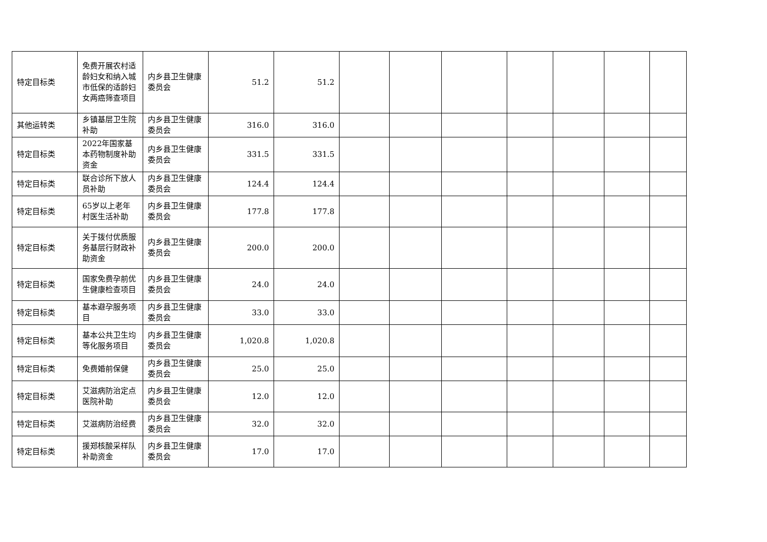| 特定目标类 | 免费开展农村适龄妇女和纳入城市低保的适龄妇女两癌筛查项目 | 内乡县卫生健康委员会 | 51.2 | 51.2 | | | | | | | |
| 其他运转类 | 乡镇基层卫生院补助 | 内乡县卫生健康委员会 | 316.0 | 316.0 | | | | | | | |
| 特定目标类 | 2022年国家基本药物制度补助资金 | 内乡县卫生健康委员会 | 331.5 | 331.5 | | | | | | | |
| 特定目标类 | 联合诊所下放人员补助 | 内乡县卫生健康委员会 | 124.4 | 124.4 | | | | | | | |
| 特定目标类 | 65岁以上老年村医生活补助 | 内乡县卫生健康委员会 | 177.8 | 177.8 | | | | | | | |
| 特定目标类 | 关于拨付优质服务基层行财政补助资金 | 内乡县卫生健康委员会 | 200.0 | 200.0 | | | | | | | |
| 特定目标类 | 国家免费孕前优生健康检查项目 | 内乡县卫生健康委员会 | 24.0 | 24.0 | | | | | | | |
| 特定目标类 | 基本避孕服务项目 | 内乡县卫生健康委员会 | 33.0 | 33.0 | | | | | | | |
| 特定目标类 | 基本公共卫生均等化服务项目 | 内乡县卫生健康委员会 | 1,020.8 | 1,020.8 | | | | | | | |
| 特定目标类 | 免费婚前保健 | 内乡县卫生健康委员会 | 25.0 | 25.0 | | | | | | | |
| 特定目标类 | 艾滋病防治定点医院补助 | 内乡县卫生健康委员会 | 12.0 | 12.0 | | | | | | | |
| 特定目标类 | 艾滋病防治经费 | 内乡县卫生健康委员会 | 32.0 | 32.0 | | | | | | | |
| 特定目标类 | 援郑核酸采样队补助资金 | 内乡县卫生健康委员会 | 17.0 | 17.0 | | | | | | | |